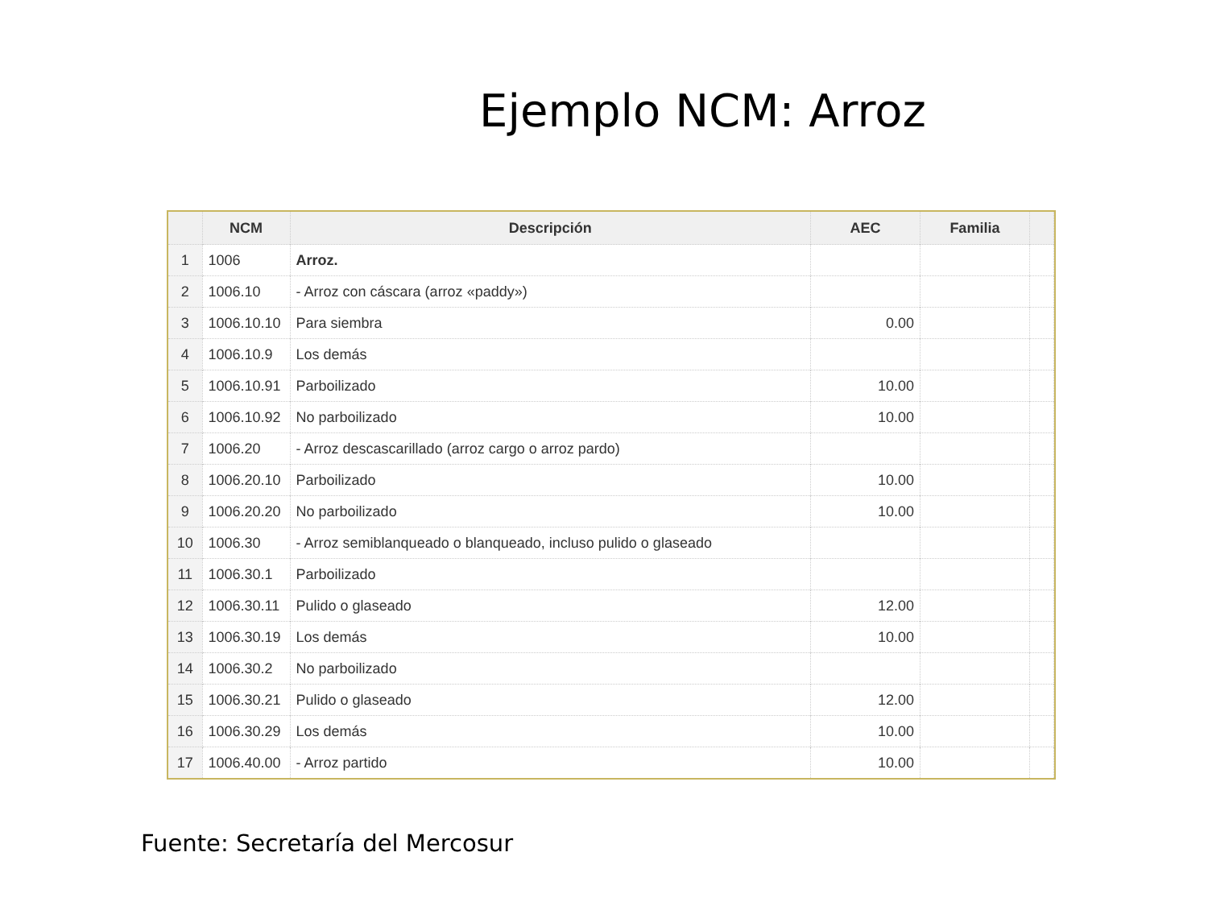Ejemplo NCM: Arroz
| | NCM | Descripción | AEC | Familia | |
| --- | --- | --- | --- | --- | --- |
| 1 | 1006 | Arroz. | | | |
| 2 | 1006.10 | - Arroz con cáscara (arroz «paddy») | | | |
| 3 | 1006.10.10 | Para siembra | 0.00 | | |
| 4 | 1006.10.9 | Los demás | | | |
| 5 | 1006.10.91 | Parboilizado | 10.00 | | |
| 6 | 1006.10.92 | No parboilizado | 10.00 | | |
| 7 | 1006.20 | - Arroz descascarillado (arroz cargo o arroz pardo) | | | |
| 8 | 1006.20.10 | Parboilizado | 10.00 | | |
| 9 | 1006.20.20 | No parboilizado | 10.00 | | |
| 10 | 1006.30 | - Arroz semiblanqueado o blanqueado, incluso pulido o glaseado | | | |
| 11 | 1006.30.1 | Parboilizado | | | |
| 12 | 1006.30.11 | Pulido o glaseado | 12.00 | | |
| 13 | 1006.30.19 | Los demás | 10.00 | | |
| 14 | 1006.30.2 | No parboilizado | | | |
| 15 | 1006.30.21 | Pulido o glaseado | 12.00 | | |
| 16 | 1006.30.29 | Los demás | 10.00 | | |
| 17 | 1006.40.00 | - Arroz partido | 10.00 | | |
Fuente: Secretaría del Mercosur